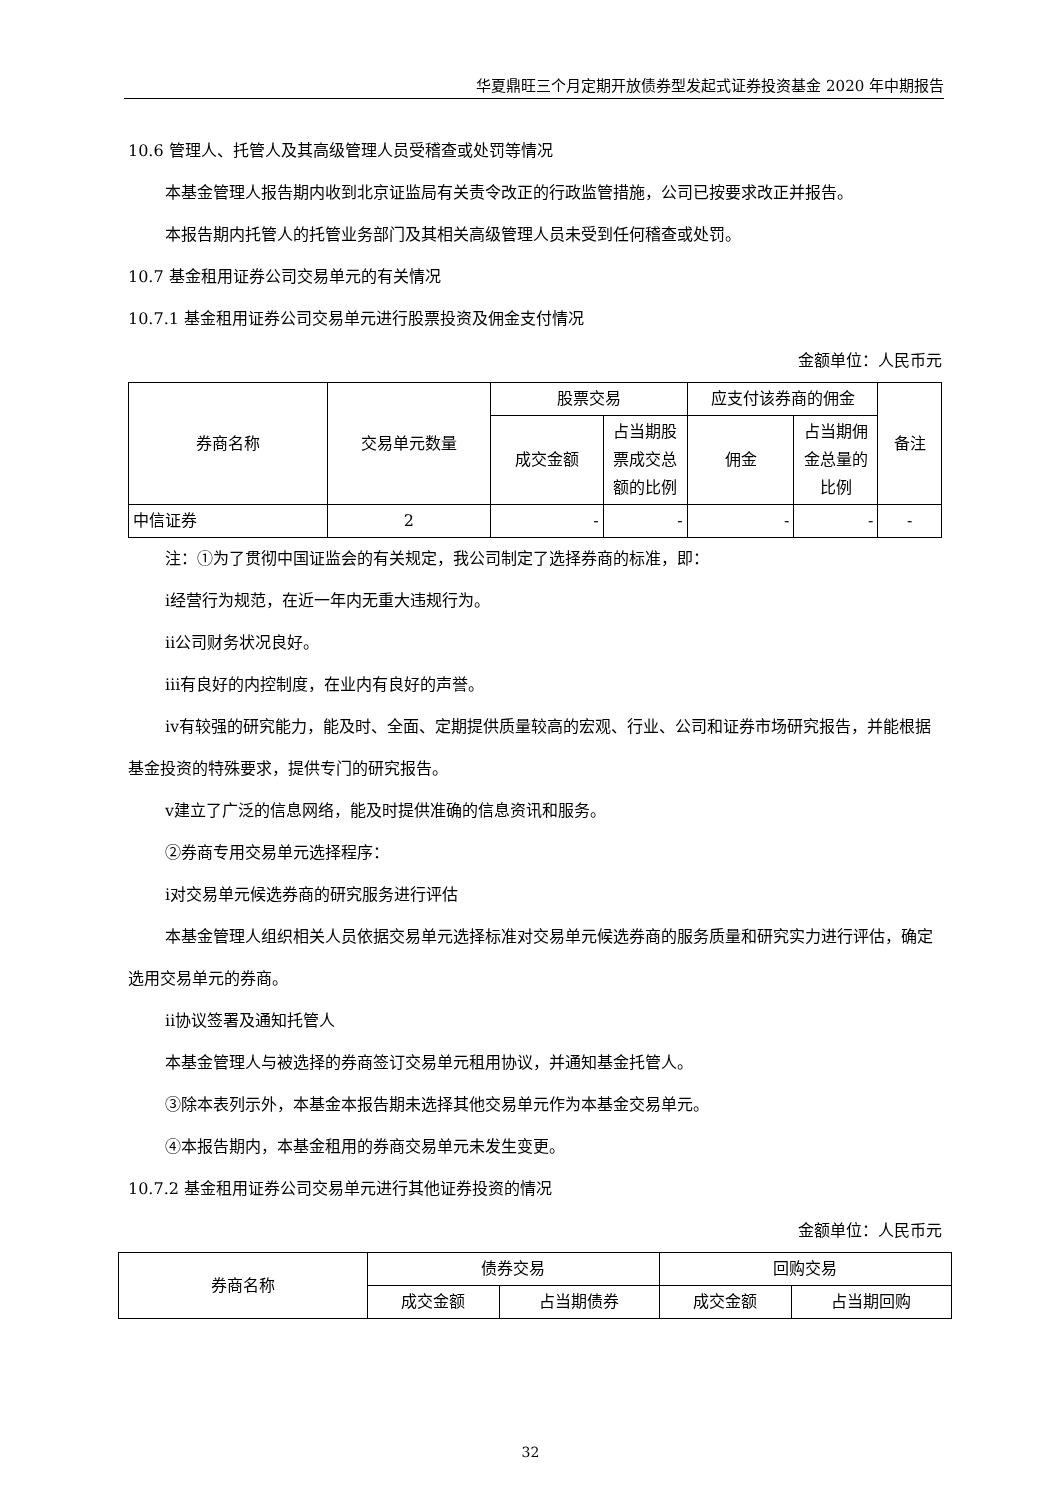华夏鼎旺三个月定期开放债券型发起式证券投资基金 2020 年中期报告
10.6 管理人、托管人及其高级管理人员受稽查或处罚等情况
本基金管理人报告期内收到北京证监局有关责令改正的行政监管措施，公司已按要求改正并报告。
本报告期内托管人的托管业务部门及其相关高级管理人员未受到任何稽查或处罚。
10.7 基金租用证券公司交易单元的有关情况
10.7.1 基金租用证券公司交易单元进行股票投资及佣金支付情况
金额单位：人民币元
| 券商名称 | 交易单元数量 | 股票交易 | | 应支付该券商的佣金 | | 备注 |
| --- | --- | --- | --- | --- | --- | --- |
| | | 成交金额 | 占当期股票成交总额的比例 | 佣金 | 占当期佣金总量的比例 | |
| 中信证券 | 2 | - | - | - | - | - |
注：①为了贯彻中国证监会的有关规定，我公司制定了选择券商的标准，即：
ⅰ经营行为规范，在近一年内无重大违规行为。
ⅱ公司财务状况良好。
ⅲ有良好的内控制度，在业内有良好的声誉。
ⅳ有较强的研究能力，能及时、全面、定期提供质量较高的宏观、行业、公司和证券市场研究报告，并能根据基金投资的特殊要求，提供专门的研究报告。
ⅴ建立了广泛的信息网络，能及时提供准确的信息资讯和服务。
②券商专用交易单元选择程序：
ⅰ对交易单元候选券商的研究服务进行评估
本基金管理人组织相关人员依据交易单元选择标准对交易单元候选券商的服务质量和研究实力进行评估，确定选用交易单元的券商。
ⅱ协议签署及通知托管人
本基金管理人与被选择的券商签订交易单元租用协议，并通知基金托管人。
③除本表列示外，本基金本报告期未选择其他交易单元作为本基金交易单元。
④本报告期内，本基金租用的券商交易单元未发生变更。
10.7.2 基金租用证券公司交易单元进行其他证券投资的情况
金额单位：人民币元
| 券商名称 | 债券交易 | | 回购交易 | |
| --- | --- | --- | --- | --- |
| | 成交金额 | 占当期债券 | 成交金额 | 占当期回购 |
32